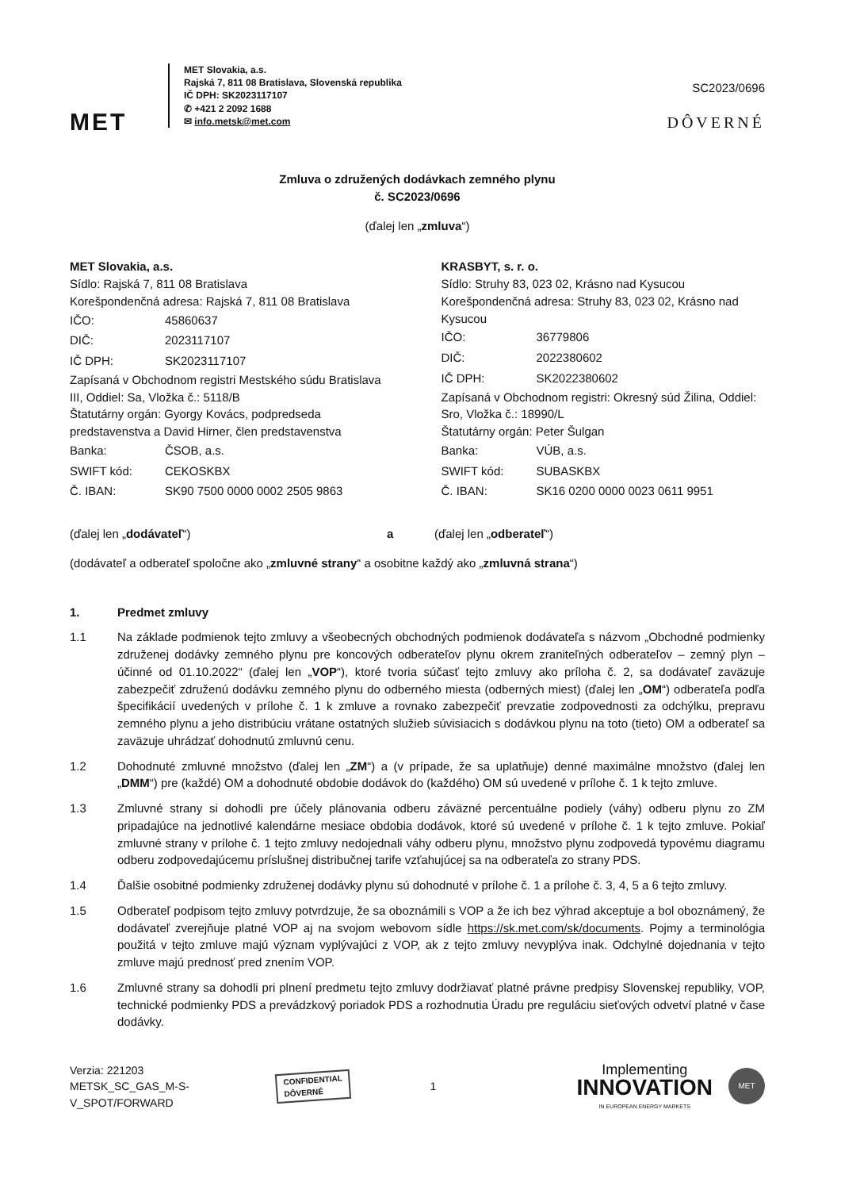MET
MET Slovakia, a.s.
Rajská 7, 811 08 Bratislava, Slovenská republika
IČ DPH: SK2023117107
✆ +421 2 2092 1688
✉ info.metsk@met.com
SC2023/0696
DÔVERNÉ
Zmluva o združených dodávkach zemného plynu
č. SC2023/0696
(ďalej len „zmluva“)
MET Slovakia, a.s.
Sídlo: Rajská 7, 811 08 Bratislava
Korešpondenčná adresa: Rajská 7, 811 08 Bratislava
| IČO: | 45860637 |
| DIČ: | 2023117107 |
| IČ DPH: | SK2023117107 |
Zapísaná v Obchodnom registri Mestského súdu Bratislava III, Oddiel: Sa, Vložka č.: 5118/B
Štatutárny orgán: Gyorgy Kovács, podpredseda predstavenstva a David Hirner, člen predstavenstva
| Banka: | ČSOB, a.s. |
| SWIFT kód: | CEKOSKBX |
| Č. IBAN: | SK90 7500 0000 0002 2505 9863 |
KRASBYT, s. r. o.
Sídlo: Struhy 83, 023 02, Krásno nad Kysucou
Korešpondenčná adresa: Struhy 83, 023 02, Krásno nad Kysucou
| IČO: | 36779806 |
| DIČ: | 2022380602 |
| IČ DPH: | SK2022380602 |
Zapísaná v Obchodnom registri: Okresný súd Žilina, Oddiel: Sro, Vložka č.: 18990/L
Štatutárny orgán: Peter Šulgan
| Banka: | VÚB, a.s. |
| SWIFT kód: | SUBASKBX |
| Č. IBAN: | SK16 0200 0000 0023 0611 9951 |
(ďalej len „dodávateľ“) a (ďalej len „odberateľ“)
(dodávateľ a odberateľ spoločne ako „zmluvné strany“ a osobitne každý ako „zmluvná strana“)
1. Predmet zmluvy
1.1 Na základe podmienok tejto zmluvy a všeobecných obchodných podmienok dodávateľa s názvom „Obchodné podmienky združenej dodávky zemného plynu pre koncových odberateľov plynu okrem zraniteľných odberateľov – zemný plyn – účinné od 01.10.2022“ (ďalej len „VOP“), ktoré tvoria súčasť tejto zmluvy ako príloha č. 2, sa dodávateľ zaväzuje zabezpečiť združenú dodávku zemného plynu do odberného miesta (odberných miest) (ďalej len „OM“) odberateľa podľa špecifikácií uvedených v prílohe č. 1 k zmluve a rovnako zabezpečiť prevzatie zodpovednosti za odchýlku, prepravu zemného plynu a jeho distribúciu vrátane ostatných služieb súvisiacich s dodávkou plynu na toto (tieto) OM a odberateľ sa zaväzuje uhrádzať dohodnutú zmluvnú cenu.
1.2 Dohodnuté zmluvné množstvo (ďalej len „ZM“) a (v prípade, že sa uplatňuje) denné maximálne množstvo (ďalej len „DMM“) pre (každé) OM a dohodnuté obdobie dodávok do (každého) OM sú uvedené v prílohe č. 1 k tejto zmluve.
1.3 Zmluvné strany si dohodli pre účely plánovania odberu záväzné percentuálne podiely (váhy) odberu plynu zo ZM pripadajúce na jednotlivé kalendárne mesiace obdobia dodávok, ktoré sú uvedené v prílohe č. 1 k tejto zmluve. Pokiaľ zmluvné strany v prílohe č. 1 tejto zmluvy nedojednali váhy odberu plynu, množstvo plynu zodpovedá typovému diagramu odberu zodpovedajúcemu príslušnej distribučnej tarife vzťahujúcej sa na odberateľa zo strany PDS.
1.4 Ďalšie osobitné podmienky združenej dodávky plynu sú dohodnuté v prílohe č. 1 a prílohe č. 3, 4, 5 a 6 tejto zmluvy.
1.5 Odberateľ podpisom tejto zmluvy potvrdzuje, že sa oboznámili s VOP a že ich bez výhrad akceptuje a bol oboznámený, že dodávateľ zverejňuje platné VOP aj na svojom webovom sídle https://sk.met.com/sk/documents. Pojmy a terminológia použitá v tejto zmluve majú význam vyplývajúci z VOP, ak z tejto zmluvy nevyplýva inak. Odchylné dojednania v tejto zmluve majú prednosť pred znením VOP.
1.6 Zmluvné strany sa dohodli pri plnení predmetu tejto zmluvy dodržiavať platné právne predpisy Slovenskej republiky, VOP, technické podmienky PDS a prevádzkový poriadok PDS a rozhodnutia Úradu pre reguláciu sieťových odvetví platné v čase dodávky.
Verzia: 221203
METSK_SC_GAS_M-S-V_SPOT/FORWARD
CONFIDENTIAL
DÔVERNÉ
1
Implementing
INNOVATION
IN EUROPEAN ENERGY MARKETS
MET